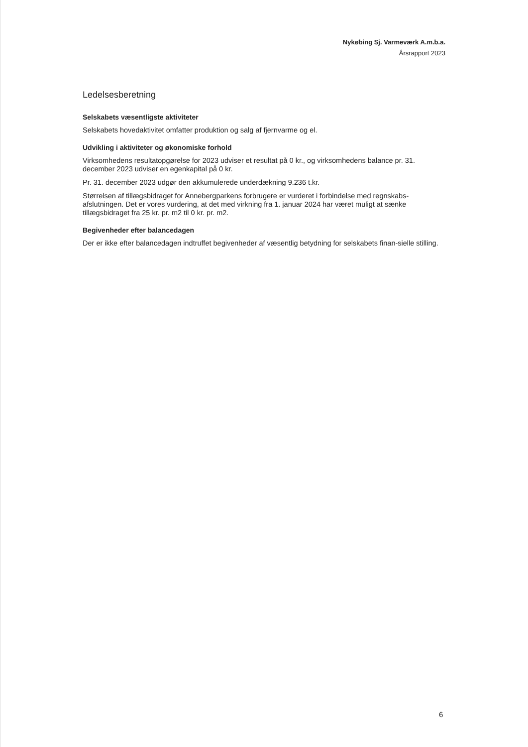Nykøbing Sj. Varmeværk A.m.b.a.
Årsrapport 2023
Ledelsesberetning
Selskabets væsentligste aktiviteter
Selskabets hovedaktivitet omfatter produktion og salg af fjernvarme og el.
Udvikling i aktiviteter og økonomiske forhold
Virksomhedens resultatopgørelse for 2023 udviser et resultat på 0 kr., og virksomhedens balance pr. 31. december 2023 udviser en egenkapital på 0 kr.
Pr. 31. december 2023 udgør den akkumulerede underdækning 9.236 t.kr.
Størrelsen af tillægsbidraget for Annebergparkens forbrugere er vurderet i forbindelse med regnskabs-afslutningen. Det er vores vurdering, at det med virkning fra 1. januar 2024 har været muligt at sænke tillægsbidraget fra 25 kr. pr. m2 til 0 kr. pr. m2.
Begivenheder efter balancedagen
Der er ikke efter balancedagen indtruffet begivenheder af væsentlig betydning for selskabets finan-sielle stilling.
6